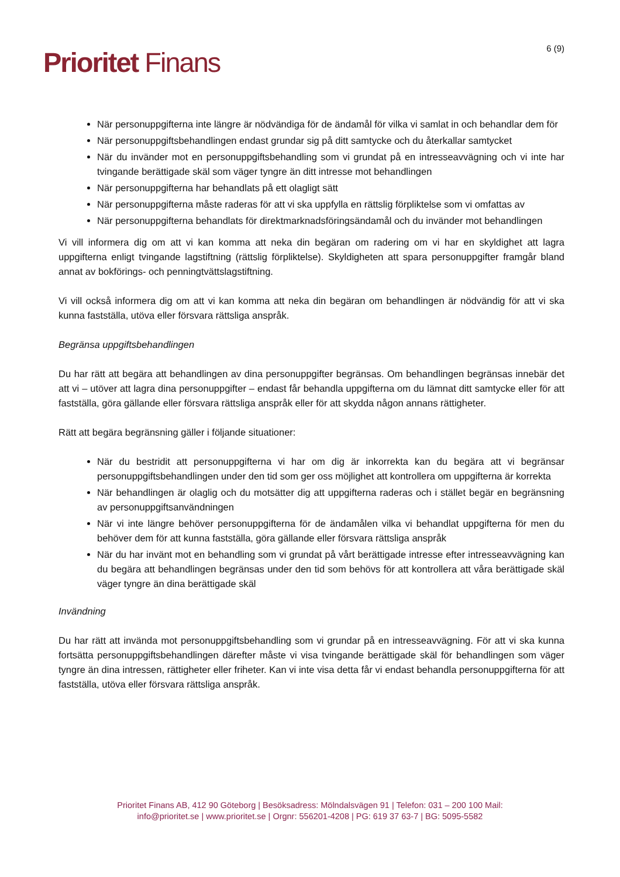Prioritet Finans
6 (9)
När personuppgifterna inte längre är nödvändiga för de ändamål för vilka vi samlat in och behandlar dem för
När personuppgiftsbehandlingen endast grundar sig på ditt samtycke och du återkallar samtycket
När du invänder mot en personuppgiftsbehandling som vi grundat på en intresseavvägning och vi inte har tvingande berättigade skäl som väger tyngre än ditt intresse mot behandlingen
När personuppgifterna har behandlats på ett olagligt sätt
När personuppgifterna måste raderas för att vi ska uppfylla en rättslig förpliktelse som vi omfattas av
När personuppgifterna behandlats för direktmarknadsföringsändamål och du invänder mot behandlingen
Vi vill informera dig om att vi kan komma att neka din begäran om radering om vi har en skyldighet att lagra uppgifterna enligt tvingande lagstiftning (rättslig förpliktelse). Skyldigheten att spara personuppgifter framgår bland annat av bokförings- och penningtvättslagstiftning.
Vi vill också informera dig om att vi kan komma att neka din begäran om behandlingen är nödvändig för att vi ska kunna fastställa, utöva eller försvara rättsliga anspråk.
Begränsa uppgiftsbehandlingen
Du har rätt att begära att behandlingen av dina personuppgifter begränsas. Om behandlingen begränsas innebär det att vi – utöver att lagra dina personuppgifter – endast får behandla uppgifterna om du lämnat ditt samtycke eller för att fastställa, göra gällande eller försvara rättsliga anspråk eller för att skydda någon annans rättigheter.
Rätt att begära begränsning gäller i följande situationer:
När du bestridit att personuppgifterna vi har om dig är inkorrekta kan du begära att vi begränsar personuppgiftsbehandlingen under den tid som ger oss möjlighet att kontrollera om uppgifterna är korrekta
När behandlingen är olaglig och du motsätter dig att uppgifterna raderas och i stället begär en begränsning av personuppgiftsanvändningen
När vi inte längre behöver personuppgifterna för de ändamålen vilka vi behandlat uppgifterna för men du behöver dem för att kunna fastställa, göra gällande eller försvara rättsliga anspråk
När du har invänt mot en behandling som vi grundat på vårt berättigade intresse efter intresseavvägning kan du begära att behandlingen begränsas under den tid som behövs för att kontrollera att våra berättigade skäl väger tyngre än dina berättigade skäl
Invändning
Du har rätt att invända mot personuppgiftsbehandling som vi grundar på en intresseavvägning. För att vi ska kunna fortsätta personuppgiftsbehandlingen därefter måste vi visa tvingande berättigade skäl för behandlingen som väger tyngre än dina intressen, rättigheter eller friheter. Kan vi inte visa detta får vi endast behandla personuppgifterna för att fastställa, utöva eller försvara rättsliga anspråk.
Prioritet Finans AB, 412 90 Göteborg | Besöksadress: Mölndalsvägen 91 | Telefon: 031 – 200 100 Mail:
info@prioritet.se | www.prioritet.se | Orgnr: 556201-4208 | PG: 619 37 63-7 | BG: 5095-5582